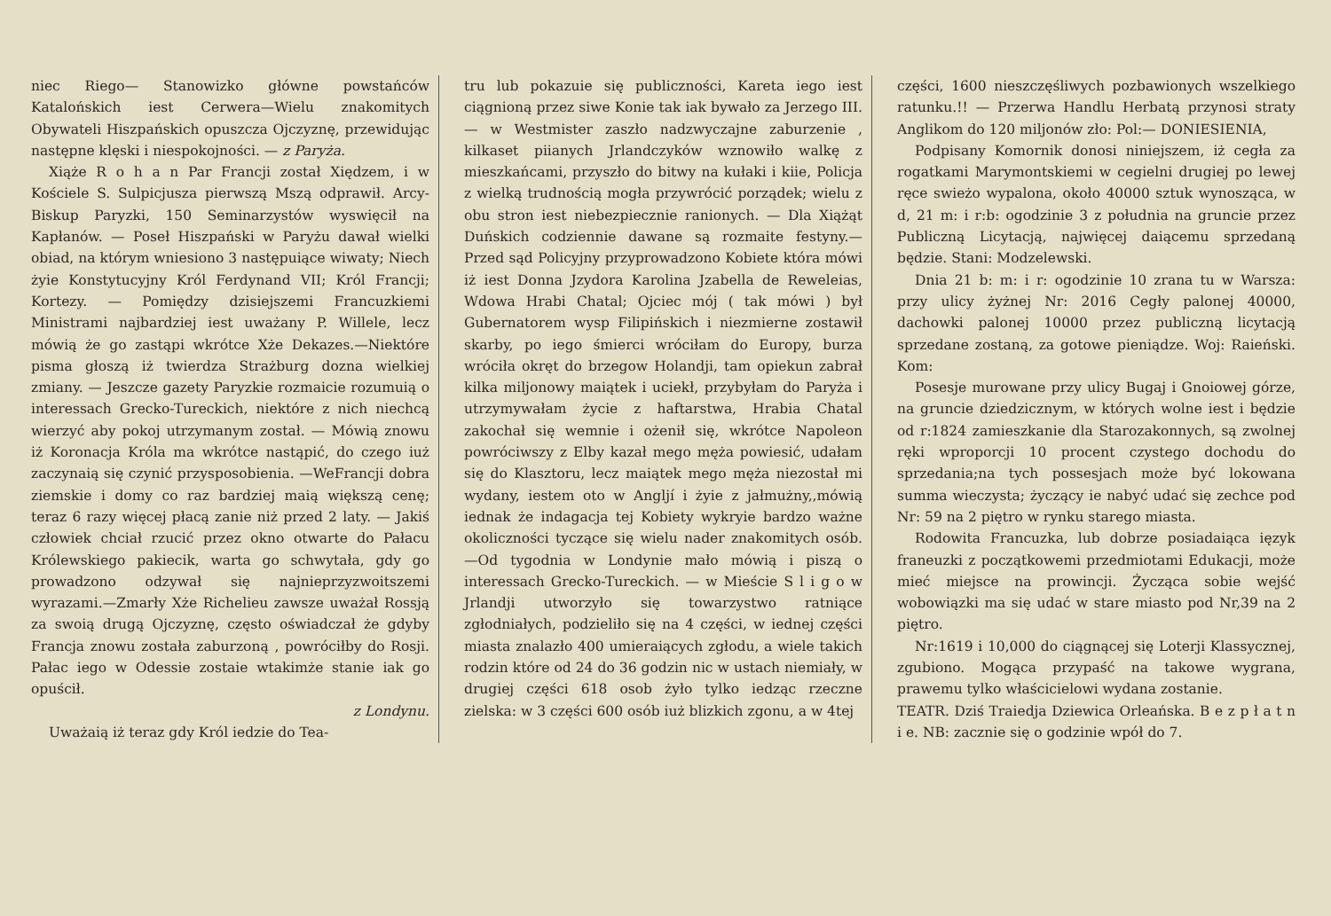niec Riego— Stanowizko główne powstańców Katalońskich iest Cerwera—Wielu znakomitych Obywateli Hiszpańskich opuszcza Ojczyznę, przewidując następne klęski i niespokojności. — z Paryża.
Xiąże R o h a n Par Francji został Xiędzem, i w Kościele S. Sulpicjusza pierwszą Mszą odprawił. Arcy-Biskup Paryzki, 150 Seminarzystów wyswięcił na Kapłanów. — Poseł Hiszpański w Paryżu dawał wielki obiad, na którym wniesiono 3 następuiące wiwaty; Niech żyie Konstytucyjny Król Ferdynand VII; Król Francji; Kortezy. — Pomiędzy dzisiejszemi Francuzkiemi Ministrami najbardziej iest uważany P. Willele, lecz mówią że go zastąpi wkrótce Xże Dekazes.—Niektóre pisma głoszą iż twierdza Strażburg dozna wielkiej zmiany. — Jeszcze gazety Paryzkie rozmaicie rozumuią o interessach Grecko-Tureckich, niektóre z nich niechcą wierzyć aby pokoj utrzymanym został. — Mówią znowu iż Koronacja Króla ma wkrótce nastąpić, do czego iuż zaczynaią się czynić przysposobienia. —WeFrancji dobra ziemskie i domy co raz bardziej maią większą cenę; teraz 6 razy więcej płacą zanie niż przed 2 laty. — Jakiś człowiek chciał rzucić przez okno otwarte do Pałacu Królewskiego pakiecik, warta go schwytała, gdy go prowadzono odzywał się najnieprzyzwoitszemi wyrazami.—Zmarły Xże Richelieu zawsze uważał Rossją za swoią drugą Ojczyznę, często oświadczał że gdyby Francja znowu została zaburzoną , powróciłby do Rosji. Pałac iego w Odessie zostaie wtakimże stanie iak go opuścił.
z Londynu.
Uważaią iż teraz gdy Król iedzie do Tea-
tru lub pokazuie się publiczności, Kareta iego iest ciągnioną przez siwe Konie tak iak bywało za Jerzego III. — w Westmister zaszło nadzwyczajne zaburzenie , kilkaset piianych Jrlandczyków wznowiło walkę z mieszkańcami, przyszło do bitwy na kułaki i kiie, Policja z wielką trudnością mogła przywrócić porządek; wielu z obu stron iest niebezpiecznie ranionych. — Dla Xiążąt Duńskich codziennie dawane są rozmaite festyny.—Przed sąd Policyjny przyprowadzono Kobiete która mówi iż iest Donna Jzydora Karolina Jzabella de Reweleias, Wdowa Hrabi Chatal; Ojciec mój ( tak mówi ) był Gubernatorem wysp Filipińskich i niezmierne zostawił skarby, po iego śmierci wróciłam do Europy, burza wróciła okręt do brzegow Holandji, tam opiekun zabrał kilka miljonowy maiątek i uciekł, przybyłam do Paryża i utrzymywałam życie z haftarstwa, Hrabia Chatal zakochał się wemnie i ożenił się, wkrótce Napoleon powróciwszy z Elby kazał mego męża powiesić, udałam się do Klasztoru, lecz maiątek mego męża niezostał mi wydany, iestem oto w Angljí i żyie z jałmużny,,mówią iednak że indagacja tej Kobiety wykryie bardzo ważne okoliczności tyczące się wielu nader znakomitych osób.—Od tygodnia w Londynie mało mówią i piszą o interessach Grecko-Tureckich. — w Mieście S l i g o w Jrlandji utworzyło się towarzystwo ratniące zgłodniałych, podzieliło się na 4 części, w iednej części miasta znalazło 400 umieraiących zgłodu, a wiele takich rodzin które od 24 do 36 godzin nic w ustach niemiały, w drugiej części 618 osob żyło tylko iedząc rzeczne zielska: w 3 części 600 osób iuż blizkich zgonu, a w 4tej
części, 1600 nieszczęśliwych pozbawionych wszelkiego ratunku.!! — Przerwa Handlu Herbatą przynosi straty Anglikom do 120 miljonów zło: Pol:— DONIESIENIA,
Podpisany Komornik donosi niniejszem, iż cegła za rogatkami Marymontskiemi w cegielni drugiej po lewej ręce swieżo wypalona, około 40000 sztuk wynosząca, w d, 21 m: i r:b: ogodzinie 3 z południa na gruncie przez Publiczną Licytacją, najwięcej daiącemu sprzedaną będzie. Stani: Modzelewski.
Dnia 21 b: m: i r: ogodzinie 10 zrana tu w Warsza: przy ulicy żyżnej Nr: 2016 Cegły palonej 40000, dachowki palonej 10000 przez publiczną licytacją sprzedane zostaną, za gotowe pieniądze. Woj: Raieński. Kom:
Posesje murowane przy ulicy Bugaj i Gnoiowej górze, na gruncie dziedzicznym, w których wolne iest i będzie od r:1824 zamieszkanie dla Starozakonnych, są zwolnej ręki wproporcji 10 procent czystego dochodu do sprzedania;na tych possesjach może być lokowana summa wieczysta; życzący ie nabyć udać się zechce pod Nr: 59 na 2 piętro w rynku starego miasta.
Rodowita Francuzka, lub dobrze posiadaiąca ięzyk franeuzki z początkowemi przedmiotami Edukacji, może mieć miejsce na prowincji. Życząca sobie wejść wobowiązki ma się udać w stare miasto pod Nr,39 na 2 piętro.
Nr:1619 i 10,000 do ciągnącej się Loterji Klassycznej, zgubiono. Mogąca przypaść na takowe wygrana, prawemu tylko właścicielowi wydana zostanie.
TEATR. Dziś Traiedja Dziewica Orleańska. B e z p ł a t n i e. NB: zacznie się o godzinie wpół do 7.